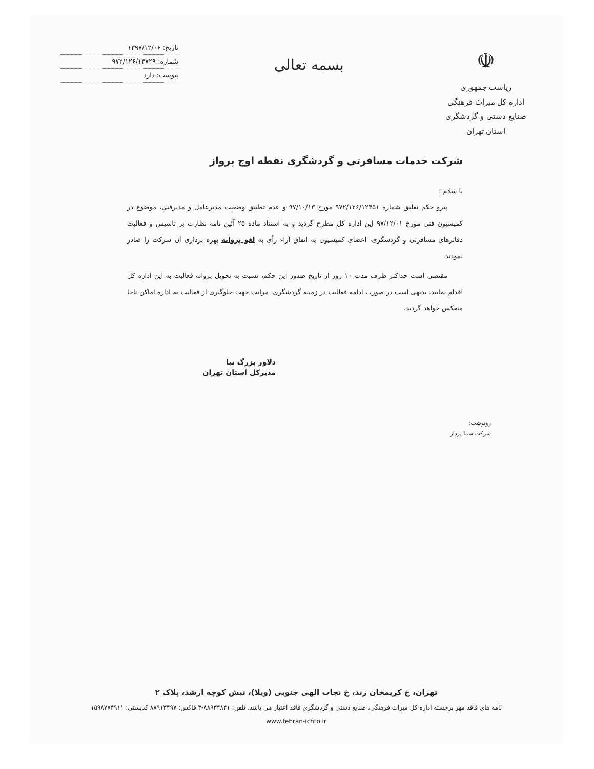☫
ریاست جمهوری
اداره کل میراث فرهنگی
صنایع دستی و گردشگری
استان تهران
بسمه تعالی
تاریخ: ۱۳۹۷/۱۲/۰۶
شماره: ۹۷۲/۱۲۶/۱۴۷۲۹
پیوست: دارد
شرکت خدمات مسافرتی و گردشگری نقطه اوج پرواز
با سلام ؛
پیرو حکم تعلیق شماره ۹۷۲/۱۲۶/۱۲۴۵۱ مورخ ۹۷/۱۰/۱۳ و عدم تطبیق وضعیت مدیرعامل و مدیرفنی، موضوع در کمیسیون فنی مورخ ۹۷/۱۲/۰۱ این اداره کل مطرح گردید و به استناد ماده ۲۵ آئین نامه نظارت بر تاسیس و فعالیت دفاترهای مسافرتی و گردشگری، اعضای کمیسیون به اتفاق آراء رأی به لغو پروانه بهره برداری آن شرکت را صادر نمودند.
مقتضی است حداکثر ظرف مدت ۱۰ روز از تاریخ صدور این حکم، نسبت به تحویل پروانه فعالیت به این اداره کل اقدام نمایید. بدیهی است در صورت ادامه فعالیت در زمینه گردشگری، مراتب جهت جلوگیری از فعالیت به اداره اماکن ناجا منعکس خواهد گردید.
دلاور بزرگ نیا
مدیرکل استان تهران
رونوشت:
شرکت سما پرداز
تهران، خ کریمخان زند، خ نجات الهی جنوبی (ویلا)، نبش کوچه ارشد، پلاک ۲
نامه های فاقد مهر برجسته اداره کل میراث فرهنگی، صنایع دستی و گردشگری فاقد اعتبار می باشد. تلفن: ۸۸۹۳۴۸۴۱-۳ فاکس: ۸۸۹۱۳۴۹۷ کدپستی: ۱۵۹۸۷۷۴۹۱۱
www.tehran-ichto.ir